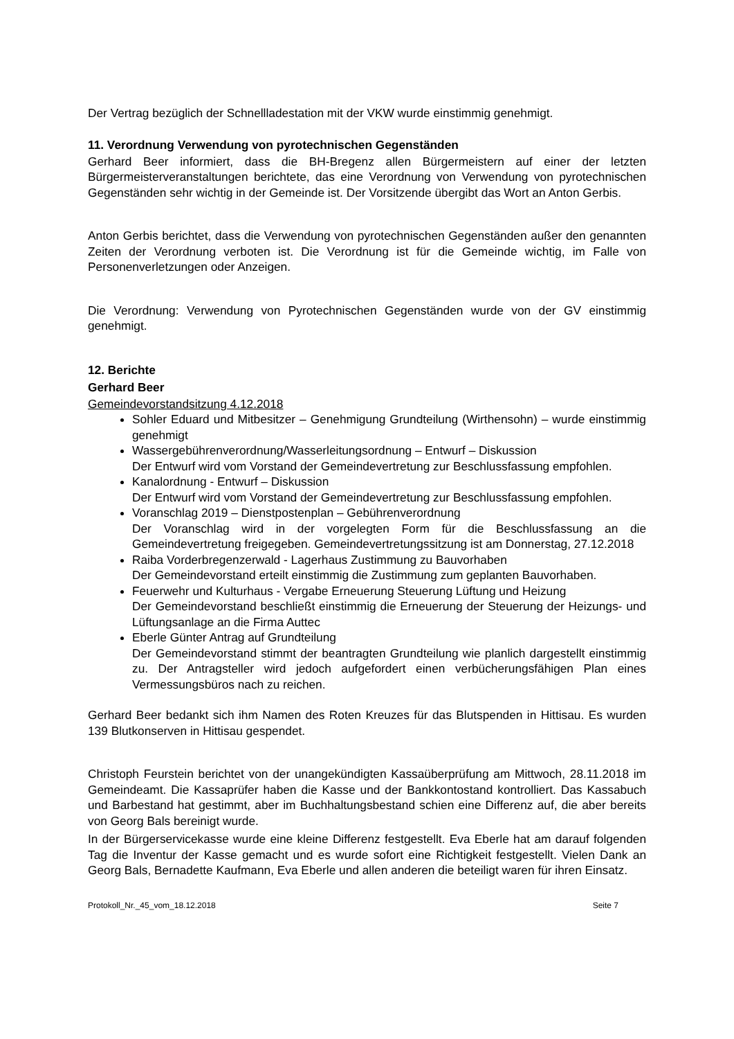Der Vertrag bezüglich der Schnellladestation mit der VKW wurde einstimmig genehmigt.
11. Verordnung Verwendung von pyrotechnischen Gegenständen
Gerhard Beer informiert, dass die BH-Bregenz allen Bürgermeistern auf einer der letzten Bürgermeisterveranstaltungen berichtete, das eine Verordnung von Verwendung von pyrotechnischen Gegenständen sehr wichtig in der Gemeinde ist. Der Vorsitzende übergibt das Wort an Anton Gerbis.
Anton Gerbis berichtet, dass die Verwendung von pyrotechnischen Gegenständen außer den genannten Zeiten der Verordnung verboten ist. Die Verordnung ist für die Gemeinde wichtig, im Falle von Personenverletzungen oder Anzeigen.
Die Verordnung: Verwendung von Pyrotechnischen Gegenständen wurde von der GV einstimmig genehmigt.
12. Berichte
Gerhard Beer
Gemeindevorstandsitzung 4.12.2018
Sohler Eduard und Mitbesitzer – Genehmigung Grundteilung (Wirthensohn) – wurde einstimmig genehmigt
Wassergebührenverordnung/Wasserleitungsordnung – Entwurf – Diskussion
Der Entwurf wird vom Vorstand der Gemeindevertretung zur Beschlussfassung empfohlen.
Kanalordnung - Entwurf – Diskussion
Der Entwurf wird vom Vorstand der Gemeindevertretung zur Beschlussfassung empfohlen.
Voranschlag 2019 – Dienstpostenplan – Gebührenverordnung
Der Voranschlag wird in der vorgelegten Form für die Beschlussfassung an die Gemeindevertretung freigegeben. Gemeindevertretungssitzung ist am Donnerstag, 27.12.2018
Raiba Vorderbregenzerwald - Lagerhaus Zustimmung zu Bauvorhaben
Der Gemeindevorstand erteilt einstimmig die Zustimmung zum geplanten Bauvorhaben.
Feuerwehr und Kulturhaus - Vergabe Erneuerung Steuerung Lüftung und Heizung
Der Gemeindevorstand beschließt einstimmig die Erneuerung der Steuerung der Heizungs- und Lüftungsanlage an die Firma Auttec
Eberle Günter Antrag auf Grundteilung
Der Gemeindevorstand stimmt der beantragten Grundteilung wie planlich dargestellt einstimmig zu. Der Antragsteller wird jedoch aufgefordert einen verbücherungsfähigen Plan eines Vermessungsbüros nach zu reichen.
Gerhard Beer bedankt sich ihm Namen des Roten Kreuzes für das Blutspenden in Hittisau. Es wurden 139 Blutkonserven in Hittisau gespendet.
Christoph Feurstein berichtet von der unangekündigten Kassaüberprüfung am Mittwoch, 28.11.2018 im Gemeindeamt. Die Kassaprüfer haben die Kasse und der Bankkontostand kontrolliert. Das Kassabuch und Barbestand hat gestimmt, aber im Buchhaltungsbestand schien eine Differenz auf, die aber bereits von Georg Bals bereinigt wurde.
In der Bürgerservicekasse wurde eine kleine Differenz festgestellt. Eva Eberle hat am darauf folgenden Tag die Inventur der Kasse gemacht und es wurde sofort eine Richtigkeit festgestellt. Vielen Dank an Georg Bals, Bernadette Kaufmann, Eva Eberle und allen anderen die beteiligt waren für ihren Einsatz.
Protokoll_Nr._45_vom_18.12.2018 Seite 7